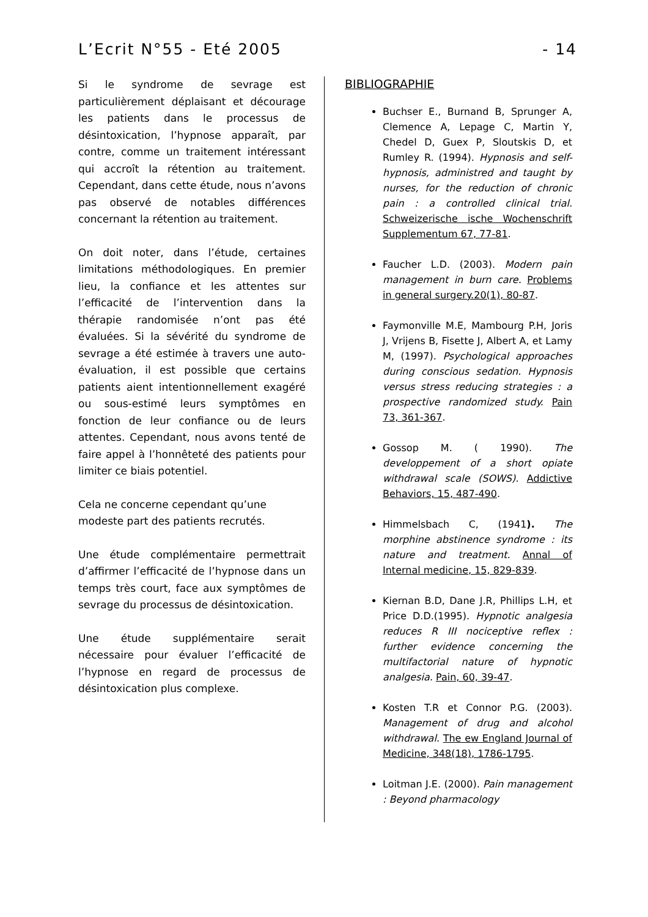L’Ecrit N°55 - Eté 2005 - 14
Si le syndrome de sevrage est particulièrement déplaisant et décourage les patients dans le processus de désintoxication, l’hypnose apparaît, par contre, comme un traitement intéressant qui accroît la rétention au traitement. Cependant, dans cette étude, nous n’avons pas observé de notables différences concernant la rétention au traitement.
On doit noter, dans l’étude, certaines limitations méthodologiques. En premier lieu, la confiance et les attentes sur l’efficacité de l’intervention dans la thérapie randomisée n’ont pas été évaluées. Si la sévérité du syndrome de sevrage a été estimée à travers une auto-évaluation, il est possible que certains patients aient intentionnellement exagéré ou sous-estimé leurs symptômes en fonction de leur confiance ou de leurs attentes. Cependant, nous avons tenté de faire appel à l’honnêteté des patients pour limiter ce biais potentiel.
Cela ne concerne cependant qu’une modeste part des patients recrutés.
Une étude complémentaire permettrait d’affirmer l’efficacité de l’hypnose dans un temps très court, face aux symptômes de sevrage du processus de désintoxication.
Une étude supplémentaire serait nécessaire pour évaluer l’efficacité de l’hypnose en regard de processus de désintoxication plus complexe.
BIBLIOGRAPHIE
Buchser E., Burnand B, Sprunger A, Clemence A, Lepage C, Martin Y, Chedel D, Guex P, Sloutskis D, et Rumley R. (1994). Hypnosis and self-hypnosis, administred and taught by nurses, for the reduction of chronic pain : a controlled clinical trial. Schweizerische ische Wochenschrift Supplementum 67, 77-81.
Faucher L.D. (2003). Modern pain management in burn care. Problems in general surgery.20(1), 80-87.
Faymonville M.E, Mambourg P.H, Joris J, Vrijens B, Fisette J, Albert A, et Lamy M, (1997). Psychological approaches during conscious sedation. Hypnosis versus stress reducing strategies : a prospective randomized study. Pain 73, 361-367.
Gossop M. ( 1990). The developpement of a short opiate withdrawal scale (SOWS). Addictive Behaviors, 15, 487-490.
Himmelsbach C, (1941). The morphine abstinence syndrome : its nature and treatment. Annal of Internal medicine, 15, 829-839.
Kiernan B.D, Dane J.R, Phillips L.H, et Price D.D.(1995). Hypnotic analgesia reduces R III nociceptive reflex : further evidence concerning the multifactorial nature of hypnotic analgesia. Pain, 60, 39-47.
Kosten T.R et Connor P.G. (2003). Management of drug and alcohol withdrawal. The ew England Journal of Medicine, 348(18), 1786-1795.
Loitman J.E. (2000). Pain management : Beyond pharmacology